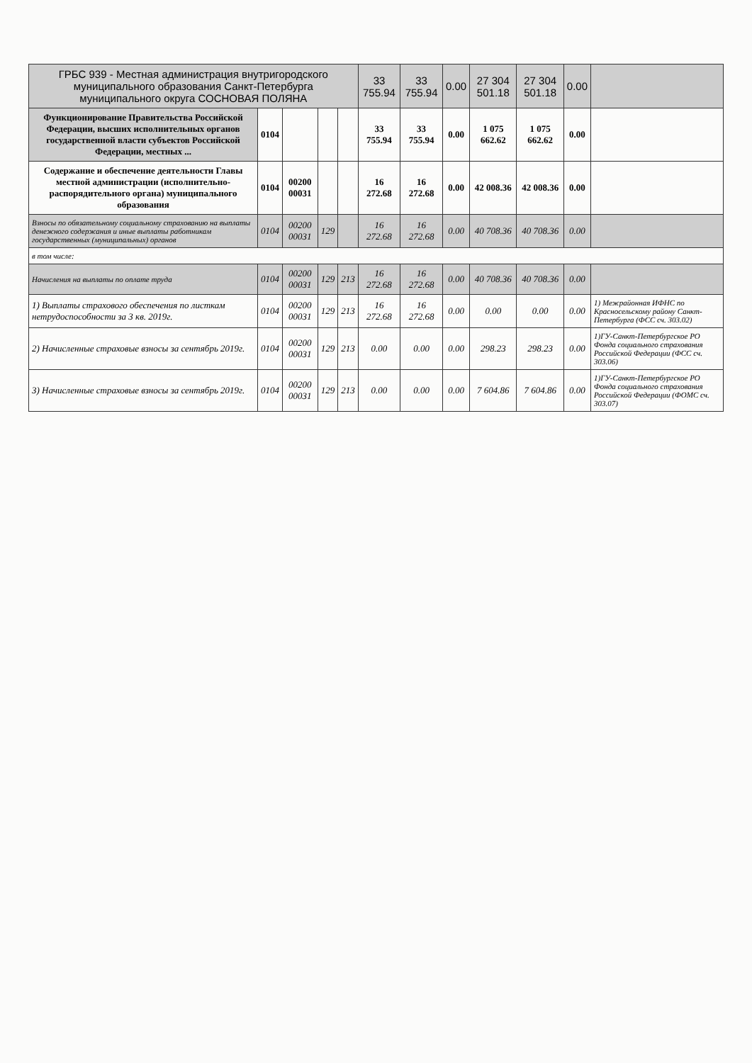| ГРБС 939 - Местная администрация внутригородского муниципального образования Санкт-Петербурга муниципального округа СОСНОВАЯ ПОЛЯНА | | | | | 33 755.94 | 33 755.94 | 0.00 | 27 304 501.18 | 27 304 501.18 | 0.00 | |
| Функционирование Правительства Российской Федерации, высших исполнительных органов государственной власти субъектов Российской Федерации, местных ... | 0104 | | | | 33 755.94 | 33 755.94 | 0.00 | 1 075 662.62 | 1 075 662.62 | 0.00 | |
| Содержание и обеспечение деятельности Главы местной администрации (исполнительно-распорядительного органа) муниципального образования | 0104 | 00200 00031 | | | 16 272.68 | 16 272.68 | 0.00 | 42 008.36 | 42 008.36 | 0.00 | |
| Взносы по обязательному социальному страхованию на выплаты денежного содержания и иные выплаты работникам государственных (муниципальных) органов | 0104 | 00200 00031 | 129 | | 16 272.68 | 16 272.68 | 0.00 | 40 708.36 | 40 708.36 | 0.00 | |
| в том числе: | | | | | | | | | | | |
| Начисления на выплаты по оплате труда | 0104 | 00200 00031 | 129 | 213 | 16 272.68 | 16 272.68 | 0.00 | 40 708.36 | 40 708.36 | 0.00 | |
| 1) Выплаты страхового обеспечения по листкам нетрудоспособности за 3 кв. 2019г. | 0104 | 00200 00031 | 129 | 213 | 16 272.68 | 16 272.68 | 0.00 | 0.00 | 0.00 | 0.00 | 1) Межрайонная ИФНС по Красносельскому району Санкт-Петербурга (ФСС сч. 303.02) |
| 2) Начисленные страховые взносы за сентябрь 2019г. | 0104 | 00200 00031 | 129 | 213 | 0.00 | 0.00 | 0.00 | 298.23 | 298.23 | 0.00 | 1)ГУ-Санкт-Петербургское РО Фонда социального страхования Российской Федерации (ФСС сч. 303.06) |
| 3) Начисленные страховые взносы за сентябрь 2019г. | 0104 | 00200 00031 | 129 | 213 | 0.00 | 0.00 | 0.00 | 7 604.86 | 7 604.86 | 0.00 | 1)ГУ-Санкт-Петербургское РО Фонда социального страхования Российской Федерации (ФОМС сч. 303.07) |